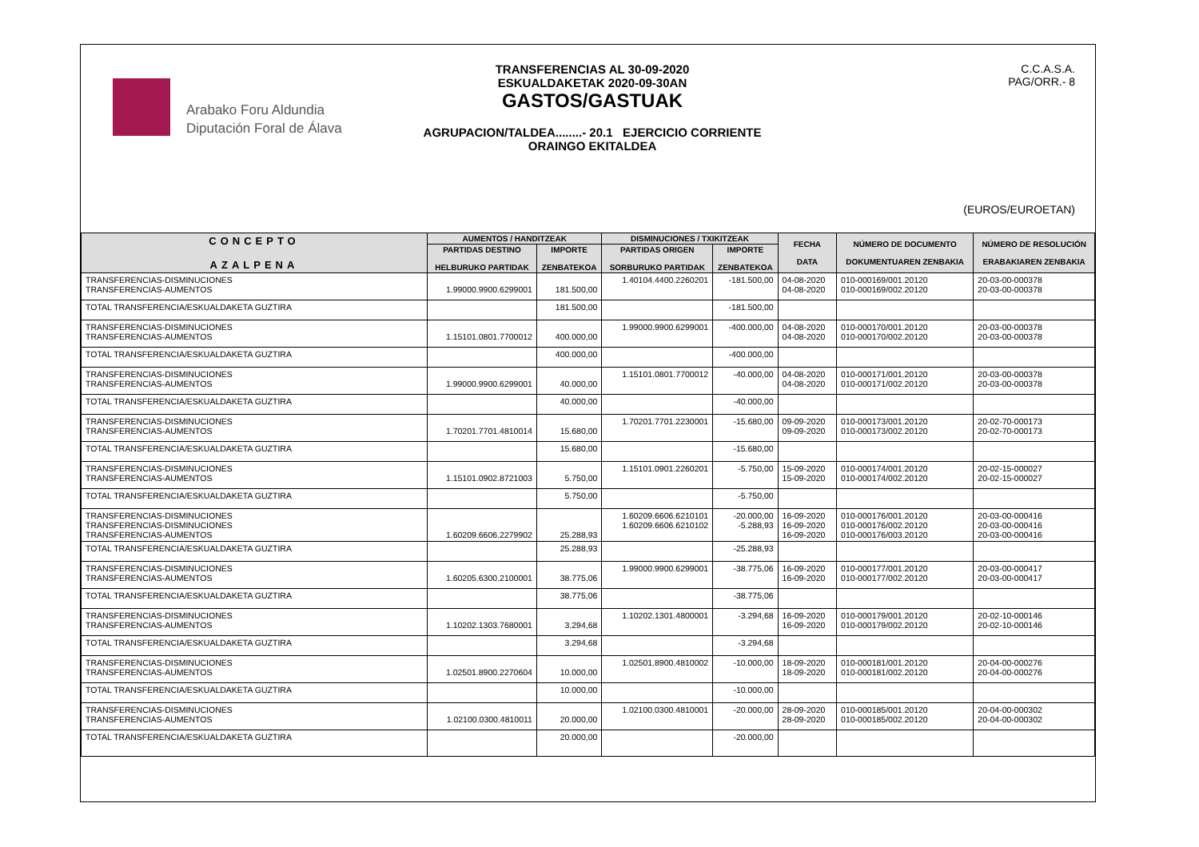Arabako Foru Aldundia
Diputación Foral de Álava
TRANSFERENCIAS AL 30-09-2020
ESKUALDAKETAK 2020-09-30AN
GASTOS/GASTUAK
AGRUPACION/TALDEA........- 20.1 EJERCICIO CORRIENTE
ORAINGO EKITALDEA
C.C.A.S.A.
PAG/ORR.- 8
(EUROS/EUROETAN)
| CONCEPTO AZALPENA | AUMENTOS / HANDITZEAK | | DISMINUCIONES / TXIKITZEAK | | FECHA DATA | NÚMERO DE DOCUMENTO DOKUMENTUAREN ZENBAKIA | NÚMERO DE RESOLUCIÓN ERABAKIAREN ZENBAKIA |
| --- | --- | --- | --- | --- | --- | --- | --- |
| | PARTIDAS DESTINO HELBURUKO PARTIDAK | IMPORTE ZENBATEKOA | PARTIDAS ORIGEN SORBURUKO PARTIDAK | IMPORTE ZENBATEKOA | | | |
| TRANSFERENCIAS-DISMINUCIONES TRANSFERENCIAS-AUMENTOS | 1.99000.9900.6299001 | 181.500,00 | 1.40104.4400.2260201 | -181.500,00 | 04-08-2020 04-08-2020 | 010-000169/001.20120 010-000169/002.20120 | 20-03-00-000378 20-03-00-000378 |
| TOTAL TRANSFERENCIA/ESKUALDAKETA GUZTIRA | | 181.500,00 | | -181.500,00 | | | |
| TRANSFERENCIAS-DISMINUCIONES TRANSFERENCIAS-AUMENTOS | 1.15101.0801.7700012 | 400.000,00 | 1.99000.9900.6299001 | -400.000,00 | 04-08-2020 04-08-2020 | 010-000170/001.20120 010-000170/002.20120 | 20-03-00-000378 20-03-00-000378 |
| TOTAL TRANSFERENCIA/ESKUALDAKETA GUZTIRA | | 400.000,00 | | -400.000,00 | | | |
| TRANSFERENCIAS-DISMINUCIONES TRANSFERENCIAS-AUMENTOS | 1.99000.9900.6299001 | 40.000,00 | 1.15101.0801.7700012 | -40.000,00 | 04-08-2020 04-08-2020 | 010-000171/001.20120 010-000171/002.20120 | 20-03-00-000378 20-03-00-000378 |
| TOTAL TRANSFERENCIA/ESKUALDAKETA GUZTIRA | | 40.000,00 | | -40.000,00 | | | |
| TRANSFERENCIAS-DISMINUCIONES TRANSFERENCIAS-AUMENTOS | 1.70201.7701.4810014 | 15.680,00 | 1.70201.7701.2230001 | -15.680,00 | 09-09-2020 09-09-2020 | 010-000173/001.20120 010-000173/002.20120 | 20-02-70-000173 20-02-70-000173 |
| TOTAL TRANSFERENCIA/ESKUALDAKETA GUZTIRA | | 15.680,00 | | -15.680,00 | | | |
| TRANSFERENCIAS-DISMINUCIONES TRANSFERENCIAS-AUMENTOS | 1.15101.0902.8721003 | 5.750,00 | 1.15101.0901.2260201 | -5.750,00 | 15-09-2020 15-09-2020 | 010-000174/001.20120 010-000174/002.20120 | 20-02-15-000027 20-02-15-000027 |
| TOTAL TRANSFERENCIA/ESKUALDAKETA GUZTIRA | | 5.750,00 | | -5.750,00 | | | |
| TRANSFERENCIAS-DISMINUCIONES TRANSFERENCIAS-DISMINUCIONES TRANSFERENCIAS-AUMENTOS | 1.60209.6606.2279902 | 25.288,93 | 1.60209.6606.6210101 1.60209.6606.6210102 | -20.000,00 -5.288,93 | 16-09-2020 16-09-2020 16-09-2020 | 010-000176/001.20120 010-000176/002.20120 010-000176/003.20120 | 20-03-00-000416 20-03-00-000416 20-03-00-000416 |
| TOTAL TRANSFERENCIA/ESKUALDAKETA GUZTIRA | | 25.288,93 | | -25.288,93 | | | |
| TRANSFERENCIAS-DISMINUCIONES TRANSFERENCIAS-AUMENTOS | 1.60205.6300.2100001 | 38.775,06 | 1.99000.9900.6299001 | -38.775,06 | 16-09-2020 16-09-2020 | 010-000177/001.20120 010-000177/002.20120 | 20-03-00-000417 20-03-00-000417 |
| TOTAL TRANSFERENCIA/ESKUALDAKETA GUZTIRA | | 38.775,06 | | -38.775,06 | | | |
| TRANSFERENCIAS-DISMINUCIONES TRANSFERENCIAS-AUMENTOS | 1.10202.1303.7680001 | 3.294,68 | 1.10202.1301.4800001 | -3.294,68 | 16-09-2020 16-09-2020 | 010-000179/001.20120 010-000179/002.20120 | 20-02-10-000146 20-02-10-000146 |
| TOTAL TRANSFERENCIA/ESKUALDAKETA GUZTIRA | | 3.294,68 | | -3.294,68 | | | |
| TRANSFERENCIAS-DISMINUCIONES TRANSFERENCIAS-AUMENTOS | 1.02501.8900.2270604 | 10.000,00 | 1.02501.8900.4810002 | -10.000,00 | 18-09-2020 18-09-2020 | 010-000181/001.20120 010-000181/002.20120 | 20-04-00-000276 20-04-00-000276 |
| TOTAL TRANSFERENCIA/ESKUALDAKETA GUZTIRA | | 10.000,00 | | -10.000,00 | | | |
| TRANSFERENCIAS-DISMINUCIONES TRANSFERENCIAS-AUMENTOS | 1.02100.0300.4810011 | 20.000,00 | 1.02100.0300.4810001 | -20.000,00 | 28-09-2020 28-09-2020 | 010-000185/001.20120 010-000185/002.20120 | 20-04-00-000302 20-04-00-000302 |
| TOTAL TRANSFERENCIA/ESKUALDAKETA GUZTIRA | | 20.000,00 | | -20.000,00 | | | |